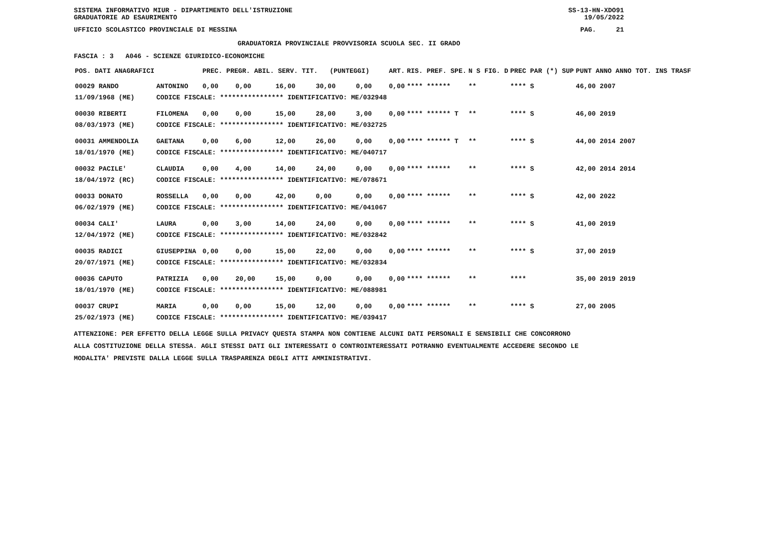SISTEMA INFORMATIVO MIUR - DIPARTIMENTO DELL'ISTRUZIONE
GRADUATORIE AD ESAURIMENTO SS-13-HN-XDO91
19/05/2022
UFFICIO SCOLASTICO PROVINCIALE DI MESSINA PAG. 21
GRADUATORIA PROVINCIALE PROVVISORIA SCUOLA SEC. II GRADO
FASCIA : 3 A046 - SCIENZE GIURIDICO-ECONOMICHE
| POS. DATI ANAGRAFICI | | PREC. PREGR. ABIL. SERV. TIT. (PUNTEGGI) | | | | | ART. | RIS. PREF. SPE. | N S FIG. D | PREC PAR (*) SUP | PUNT ANNO ANNO TOT. INS TRASF |
| --- | --- | --- | --- | --- | --- | --- | --- | --- | --- | --- | --- |
| 00029 RANDO | ANTONINO | 0,00 | 0,00 | 16,00 | 30,00 | 0,00 | 0,00 | **** ****** | ** | **** S | 46,00 2007 |
| 11/09/1968 (ME) | CODICE FISCALE: **************** IDENTIFICATIVO: ME/032948 | | | | | | | | | | |
| 00030 RIBERTI | FILOMENA | 0,00 | 0,00 | 15,00 | 28,00 | 3,00 | 0,00 | **** ****** T | ** | **** S | 46,00 2019 |
| 08/03/1973 (ME) | CODICE FISCALE: **************** IDENTIFICATIVO: ME/032725 | | | | | | | | | | |
| 00031 AMMENDOLIA | GAETANA | 0,00 | 6,00 | 12,00 | 26,00 | 0,00 | 0,00 | **** ****** T | ** | **** S | 44,00 2014 2007 |
| 18/01/1970 (ME) | CODICE FISCALE: **************** IDENTIFICATIVO: ME/040717 | | | | | | | | | | |
| 00032 PACILE' | CLAUDIA | 0,00 | 4,00 | 14,00 | 24,00 | 0,00 | 0,00 | **** ****** | ** | **** S | 42,00 2014 2014 |
| 18/04/1972 (RC) | CODICE FISCALE: **************** IDENTIFICATIVO: ME/078671 | | | | | | | | | | |
| 00033 DONATO | ROSSELLA | 0,00 | 0,00 | 42,00 | 0,00 | 0,00 | 0,00 | **** ****** | ** | **** S | 42,00 2022 |
| 06/02/1979 (ME) | CODICE FISCALE: **************** IDENTIFICATIVO: ME/041067 | | | | | | | | | | |
| 00034 CALI' | LAURA | 0,00 | 3,00 | 14,00 | 24,00 | 0,00 | 0,00 | **** ****** | ** | **** S | 41,00 2019 |
| 12/04/1972 (ME) | CODICE FISCALE: **************** IDENTIFICATIVO: ME/032842 | | | | | | | | | | |
| 00035 RADICI | GIUSEPPINA | 0,00 | 0,00 | 15,00 | 22,00 | 0,00 | 0,00 | **** ****** | ** | **** S | 37,00 2019 |
| 20/07/1971 (ME) | CODICE FISCALE: **************** IDENTIFICATIVO: ME/032834 | | | | | | | | | | |
| 00036 CAPUTO | PATRIZIA | 0,00 | 20,00 | 15,00 | 0,00 | 0,00 | 0,00 | **** ****** | ** | **** | 35,00 2019 2019 |
| 18/01/1970 (ME) | CODICE FISCALE: **************** IDENTIFICATIVO: ME/088981 | | | | | | | | | | |
| 00037 CRUPI | MARIA | 0,00 | 0,00 | 15,00 | 12,00 | 0,00 | 0,00 | **** ****** | ** | **** S | 27,00 2005 |
| 25/02/1973 (ME) | CODICE FISCALE: **************** IDENTIFICATIVO: ME/039417 | | | | | | | | | | |
ATTENZIONE: PER EFFETTO DELLA LEGGE SULLA PRIVACY QUESTA STAMPA NON CONTIENE ALCUNI DATI PERSONALI E SENSIBILI CHE CONCORRONO
ALLA COSTITUZIONE DELLA STESSA. AGLI STESSI DATI GLI INTERESSATI O CONTROINTERESSATI POTRANNO EVENTUALMENTE ACCEDERE SECONDO LE
MODALITA' PREVISTE DALLA LEGGE SULLA TRASPARENZA DEGLI ATTI AMMINISTRATIVI.